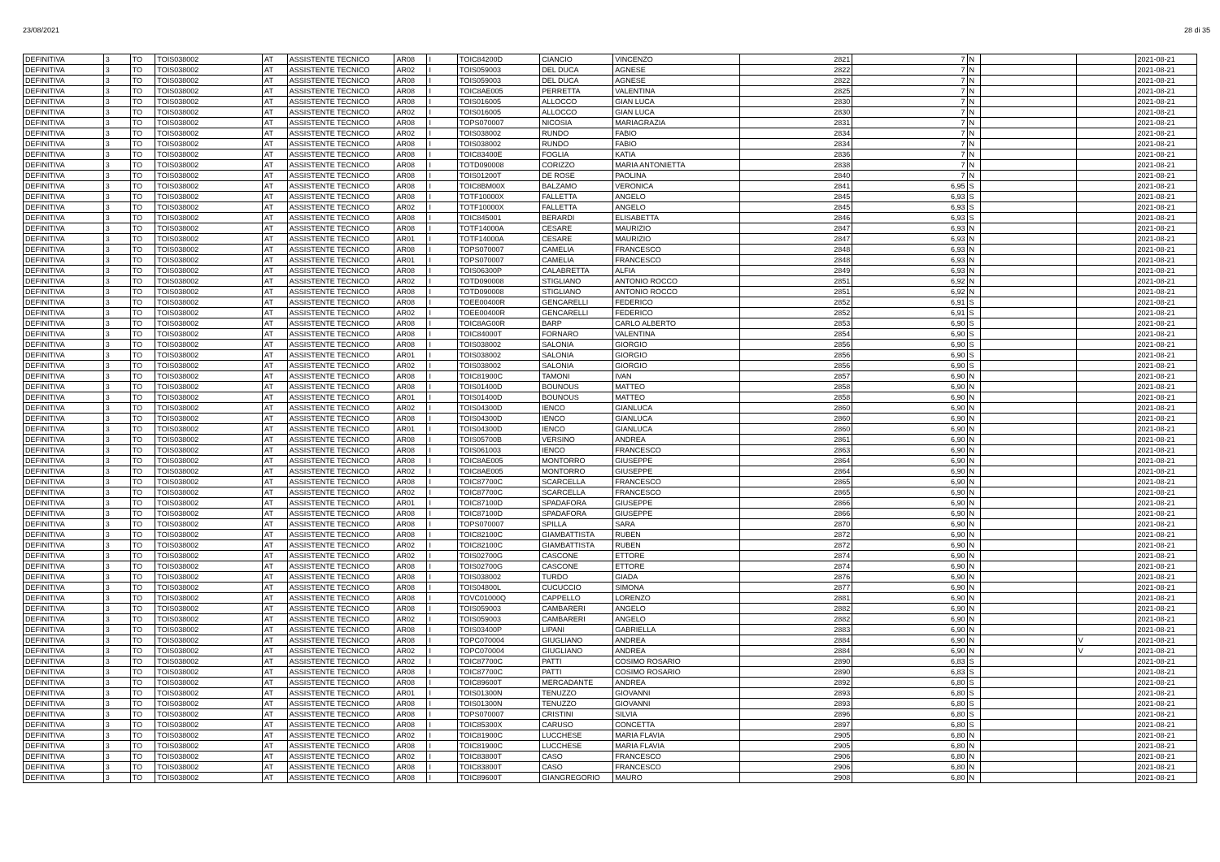23/08/2021 28 di 35
| DEFINITIVA | 3 | TO | TOIS038002 | AT | ASSISTENTE TECNICO | AR08 | I | TOIC84200D | CIANCIO | VINCENZO | 2821 | 7 | N | | | 2021-08-21 |
| DEFINITIVA | 3 | TO | TOIS038002 | AT | ASSISTENTE TECNICO | AR02 | I | TOIS059003 | DEL DUCA | AGNESE | 2822 | 7 | N | | | 2021-08-21 |
| DEFINITIVA | 3 | TO | TOIS038002 | AT | ASSISTENTE TECNICO | AR08 | I | TOIS059003 | DEL DUCA | AGNESE | 2822 | 7 | N | | | 2021-08-21 |
| DEFINITIVA | 3 | TO | TOIS038002 | AT | ASSISTENTE TECNICO | AR08 | I | TOIC8AE005 | PERRETTA | VALENTINA | 2825 | 7 | N | | | 2021-08-21 |
| DEFINITIVA | 3 | TO | TOIS038002 | AT | ASSISTENTE TECNICO | AR08 | I | TOIS016005 | ALLOCCO | GIAN LUCA | 2830 | 7 | N | | | 2021-08-21 |
| DEFINITIVA | 3 | TO | TOIS038002 | AT | ASSISTENTE TECNICO | AR02 | I | TOIS016005 | ALLOCCO | GIAN LUCA | 2830 | 7 | N | | | 2021-08-21 |
| DEFINITIVA | 3 | TO | TOIS038002 | AT | ASSISTENTE TECNICO | AR08 | I | TOPS070007 | NICOSIA | MARIAGRAZIA | 2831 | 7 | N | | | 2021-08-21 |
| DEFINITIVA | 3 | TO | TOIS038002 | AT | ASSISTENTE TECNICO | AR02 | I | TOIS038002 | RUNDO | FABIO | 2834 | 7 | N | | | 2021-08-21 |
| DEFINITIVA | 3 | TO | TOIS038002 | AT | ASSISTENTE TECNICO | AR08 | I | TOIS038002 | RUNDO | FABIO | 2834 | 7 | N | | | 2021-08-21 |
| DEFINITIVA | 3 | TO | TOIS038002 | AT | ASSISTENTE TECNICO | AR08 | I | TOIC83400E | FOGLIA | KATIA | 2836 | 7 | N | | | 2021-08-21 |
| DEFINITIVA | 3 | TO | TOIS038002 | AT | ASSISTENTE TECNICO | AR08 | I | TOTD090008 | CORIZZO | MARIA ANTONIETTA | 2838 | 7 | N | | | 2021-08-21 |
| DEFINITIVA | 3 | TO | TOIS038002 | AT | ASSISTENTE TECNICO | AR08 | I | TOIS01200T | DE ROSE | PAOLINA | 2840 | 7 | N | | | 2021-08-21 |
| DEFINITIVA | 3 | TO | TOIS038002 | AT | ASSISTENTE TECNICO | AR08 | I | TOIC8BM00X | BALZAMO | VERONICA | 2841 | 6,95 | S | | | 2021-08-21 |
| DEFINITIVA | 3 | TO | TOIS038002 | AT | ASSISTENTE TECNICO | AR08 | I | TOTF10000X | FALLETTA | ANGELO | 2845 | 6,93 | S | | | 2021-08-21 |
| DEFINITIVA | 3 | TO | TOIS038002 | AT | ASSISTENTE TECNICO | AR02 | I | TOTF10000X | FALLETTA | ANGELO | 2845 | 6,93 | S | | | 2021-08-21 |
| DEFINITIVA | 3 | TO | TOIS038002 | AT | ASSISTENTE TECNICO | AR08 | I | TOIC845001 | BERARDI | ELISABETTA | 2846 | 6,93 | S | | | 2021-08-21 |
| DEFINITIVA | 3 | TO | TOIS038002 | AT | ASSISTENTE TECNICO | AR08 | I | TOTF14000A | CESARE | MAURIZIO | 2847 | 6,93 | N | | | 2021-08-21 |
| DEFINITIVA | 3 | TO | TOIS038002 | AT | ASSISTENTE TECNICO | AR01 | I | TOTF14000A | CESARE | MAURIZIO | 2847 | 6,93 | N | | | 2021-08-21 |
| DEFINITIVA | 3 | TO | TOIS038002 | AT | ASSISTENTE TECNICO | AR08 | I | TOPS070007 | CAMELIA | FRANCESCO | 2848 | 6,93 | N | | | 2021-08-21 |
| DEFINITIVA | 3 | TO | TOIS038002 | AT | ASSISTENTE TECNICO | AR01 | I | TOPS070007 | CAMELIA | FRANCESCO | 2848 | 6,93 | N | | | 2021-08-21 |
| DEFINITIVA | 3 | TO | TOIS038002 | AT | ASSISTENTE TECNICO | AR08 | I | TOIS06300P | CALABRETTA | ALFIA | 2849 | 6,93 | N | | | 2021-08-21 |
| DEFINITIVA | 3 | TO | TOIS038002 | AT | ASSISTENTE TECNICO | AR02 | I | TOTD090008 | STIGLIANO | ANTONIO ROCCO | 2851 | 6,92 | N | | | 2021-08-21 |
| DEFINITIVA | 3 | TO | TOIS038002 | AT | ASSISTENTE TECNICO | AR08 | I | TOTD090008 | STIGLIANO | ANTONIO ROCCO | 2851 | 6,92 | N | | | 2021-08-21 |
| DEFINITIVA | 3 | TO | TOIS038002 | AT | ASSISTENTE TECNICO | AR08 | I | TOEE00400R | GENCARELLI | FEDERICO | 2852 | 6,91 | S | | | 2021-08-21 |
| DEFINITIVA | 3 | TO | TOIS038002 | AT | ASSISTENTE TECNICO | AR02 | I | TOEE00400R | GENCARELLI | FEDERICO | 2852 | 6,91 | S | | | 2021-08-21 |
| DEFINITIVA | 3 | TO | TOIS038002 | AT | ASSISTENTE TECNICO | AR08 | I | TOIC8AG00R | BARP | CARLO ALBERTO | 2853 | 6,90 | S | | | 2021-08-21 |
| DEFINITIVA | 3 | TO | TOIS038002 | AT | ASSISTENTE TECNICO | AR08 | I | TOIC84000T | FORNARO | VALENTINA | 2854 | 6,90 | S | | | 2021-08-21 |
| DEFINITIVA | 3 | TO | TOIS038002 | AT | ASSISTENTE TECNICO | AR08 | I | TOIS038002 | SALONIA | GIORGIO | 2856 | 6,90 | S | | | 2021-08-21 |
| DEFINITIVA | 3 | TO | TOIS038002 | AT | ASSISTENTE TECNICO | AR01 | I | TOIS038002 | SALONIA | GIORGIO | 2856 | 6,90 | S | | | 2021-08-21 |
| DEFINITIVA | 3 | TO | TOIS038002 | AT | ASSISTENTE TECNICO | AR02 | I | TOIS038002 | SALONIA | GIORGIO | 2856 | 6,90 | S | | | 2021-08-21 |
| DEFINITIVA | 3 | TO | TOIS038002 | AT | ASSISTENTE TECNICO | AR08 | I | TOIC81900C | TAMONI | IVAN | 2857 | 6,90 | N | | | 2021-08-21 |
| DEFINITIVA | 3 | TO | TOIS038002 | AT | ASSISTENTE TECNICO | AR08 | I | TOIS01400D | BOUNOUS | MATTEO | 2858 | 6,90 | N | | | 2021-08-21 |
| DEFINITIVA | 3 | TO | TOIS038002 | AT | ASSISTENTE TECNICO | AR01 | I | TOIS01400D | BOUNOUS | MATTEO | 2858 | 6,90 | N | | | 2021-08-21 |
| DEFINITIVA | 3 | TO | TOIS038002 | AT | ASSISTENTE TECNICO | AR02 | I | TOIS04300D | IENCO | GIANLUCA | 2860 | 6,90 | N | | | 2021-08-21 |
| DEFINITIVA | 3 | TO | TOIS038002 | AT | ASSISTENTE TECNICO | AR08 | I | TOIS04300D | IENCO | GIANLUCA | 2860 | 6,90 | N | | | 2021-08-21 |
| DEFINITIVA | 3 | TO | TOIS038002 | AT | ASSISTENTE TECNICO | AR01 | I | TOIS04300D | IENCO | GIANLUCA | 2860 | 6,90 | N | | | 2021-08-21 |
| DEFINITIVA | 3 | TO | TOIS038002 | AT | ASSISTENTE TECNICO | AR08 | I | TOIS05700B | VERSINO | ANDREA | 2861 | 6,90 | N | | | 2021-08-21 |
| DEFINITIVA | 3 | TO | TOIS038002 | AT | ASSISTENTE TECNICO | AR08 | I | TOIS061003 | IENCO | FRANCESCO | 2863 | 6,90 | N | | | 2021-08-21 |
| DEFINITIVA | 3 | TO | TOIS038002 | AT | ASSISTENTE TECNICO | AR08 | I | TOIC8AE005 | MONTORRO | GIUSEPPE | 2864 | 6,90 | N | | | 2021-08-21 |
| DEFINITIVA | 3 | TO | TOIS038002 | AT | ASSISTENTE TECNICO | AR02 | I | TOIC8AE005 | MONTORRO | GIUSEPPE | 2864 | 6,90 | N | | | 2021-08-21 |
| DEFINITIVA | 3 | TO | TOIS038002 | AT | ASSISTENTE TECNICO | AR08 | I | TOIC87700C | SCARCELLA | FRANCESCO | 2865 | 6,90 | N | | | 2021-08-21 |
| DEFINITIVA | 3 | TO | TOIS038002 | AT | ASSISTENTE TECNICO | AR02 | I | TOIC87700C | SCARCELLA | FRANCESCO | 2865 | 6,90 | N | | | 2021-08-21 |
| DEFINITIVA | 3 | TO | TOIS038002 | AT | ASSISTENTE TECNICO | AR01 | I | TOIC87100D | SPADAFORA | GIUSEPPE | 2866 | 6,90 | N | | | 2021-08-21 |
| DEFINITIVA | 3 | TO | TOIS038002 | AT | ASSISTENTE TECNICO | AR08 | I | TOIC87100D | SPADAFORA | GIUSEPPE | 2866 | 6,90 | N | | | 2021-08-21 |
| DEFINITIVA | 3 | TO | TOIS038002 | AT | ASSISTENTE TECNICO | AR08 | I | TOPS070007 | SPILLA | SARA | 2870 | 6,90 | N | | | 2021-08-21 |
| DEFINITIVA | 3 | TO | TOIS038002 | AT | ASSISTENTE TECNICO | AR08 | I | TOIC82100C | GIAMBATTISTA | RUBEN | 2872 | 6,90 | N | | | 2021-08-21 |
| DEFINITIVA | 3 | TO | TOIS038002 | AT | ASSISTENTE TECNICO | AR02 | I | TOIC82100C | GIAMBATTISTA | RUBEN | 2872 | 6,90 | N | | | 2021-08-21 |
| DEFINITIVA | 3 | TO | TOIS038002 | AT | ASSISTENTE TECNICO | AR02 | I | TOIS02700G | CASCONE | ETTORE | 2874 | 6,90 | N | | | 2021-08-21 |
| DEFINITIVA | 3 | TO | TOIS038002 | AT | ASSISTENTE TECNICO | AR08 | I | TOIS02700G | CASCONE | ETTORE | 2874 | 6,90 | N | | | 2021-08-21 |
| DEFINITIVA | 3 | TO | TOIS038002 | AT | ASSISTENTE TECNICO | AR08 | I | TOIS038002 | TURDO | GIADA | 2876 | 6,90 | N | | | 2021-08-21 |
| DEFINITIVA | 3 | TO | TOIS038002 | AT | ASSISTENTE TECNICO | AR08 | I | TOIS04800L | CUCUCCIO | SIMONA | 2877 | 6,90 | N | | | 2021-08-21 |
| DEFINITIVA | 3 | TO | TOIS038002 | AT | ASSISTENTE TECNICO | AR08 | I | TOVC01000Q | CAPPELLO | LORENZO | 2881 | 6,90 | N | | | 2021-08-21 |
| DEFINITIVA | 3 | TO | TOIS038002 | AT | ASSISTENTE TECNICO | AR08 | I | TOIS059003 | CAMBARERI | ANGELO | 2882 | 6,90 | N | | | 2021-08-21 |
| DEFINITIVA | 3 | TO | TOIS038002 | AT | ASSISTENTE TECNICO | AR02 | I | TOIS059003 | CAMBARERI | ANGELO | 2882 | 6,90 | N | | | 2021-08-21 |
| DEFINITIVA | 3 | TO | TOIS038002 | AT | ASSISTENTE TECNICO | AR08 | I | TOIS03400P | LIPANI | GABRIELLA | 2883 | 6,90 | N | | | 2021-08-21 |
| DEFINITIVA | 3 | TO | TOIS038002 | AT | ASSISTENTE TECNICO | AR08 | I | TOPC070004 | GIUGLIANO | ANDREA | 2884 | 6,90 | N | | V | 2021-08-21 |
| DEFINITIVA | 3 | TO | TOIS038002 | AT | ASSISTENTE TECNICO | AR02 | I | TOPC070004 | GIUGLIANO | ANDREA | 2884 | 6,90 | N | | V | 2021-08-21 |
| DEFINITIVA | 3 | TO | TOIS038002 | AT | ASSISTENTE TECNICO | AR02 | I | TOIC87700C | PATTI | COSIMO ROSARIO | 2890 | 6,83 | S | | | 2021-08-21 |
| DEFINITIVA | 3 | TO | TOIS038002 | AT | ASSISTENTE TECNICO | AR08 | I | TOIC87700C | PATTI | COSIMO ROSARIO | 2890 | 6,83 | S | | | 2021-08-21 |
| DEFINITIVA | 3 | TO | TOIS038002 | AT | ASSISTENTE TECNICO | AR08 | I | TOIC89600T | MERCADANTE | ANDREA | 2892 | 6,80 | S | | | 2021-08-21 |
| DEFINITIVA | 3 | TO | TOIS038002 | AT | ASSISTENTE TECNICO | AR01 | I | TOIS01300N | TENUZZO | GIOVANNI | 2893 | 6,80 | S | | | 2021-08-21 |
| DEFINITIVA | 3 | TO | TOIS038002 | AT | ASSISTENTE TECNICO | AR08 | I | TOIS01300N | TENUZZO | GIOVANNI | 2893 | 6,80 | S | | | 2021-08-21 |
| DEFINITIVA | 3 | TO | TOIS038002 | AT | ASSISTENTE TECNICO | AR08 | I | TOPS070007 | CRISTINI | SILVIA | 2896 | 6,80 | S | | | 2021-08-21 |
| DEFINITIVA | 3 | TO | TOIS038002 | AT | ASSISTENTE TECNICO | AR08 | I | TOIC85300X | CARUSO | CONCETTA | 2897 | 6,80 | S | | | 2021-08-21 |
| DEFINITIVA | 3 | TO | TOIS038002 | AT | ASSISTENTE TECNICO | AR02 | I | TOIC81900C | LUCCHESE | MARIA FLAVIA | 2905 | 6,80 | N | | | 2021-08-21 |
| DEFINITIVA | 3 | TO | TOIS038002 | AT | ASSISTENTE TECNICO | AR08 | I | TOIC81900C | LUCCHESE | MARIA FLAVIA | 2905 | 6,80 | N | | | 2021-08-21 |
| DEFINITIVA | 3 | TO | TOIS038002 | AT | ASSISTENTE TECNICO | AR02 | I | TOIC83800T | CASO | FRANCESCO | 2906 | 6,80 | N | | | 2021-08-21 |
| DEFINITIVA | 3 | TO | TOIS038002 | AT | ASSISTENTE TECNICO | AR08 | I | TOIC83800T | CASO | FRANCESCO | 2906 | 6,80 | N | | | 2021-08-21 |
| DEFINITIVA | 3 | TO | TOIS038002 | AT | ASSISTENTE TECNICO | AR08 | I | TOIC89600T | GIANGREGORIO | MAURO | 2908 | 6,80 | N | | | 2021-08-21 |